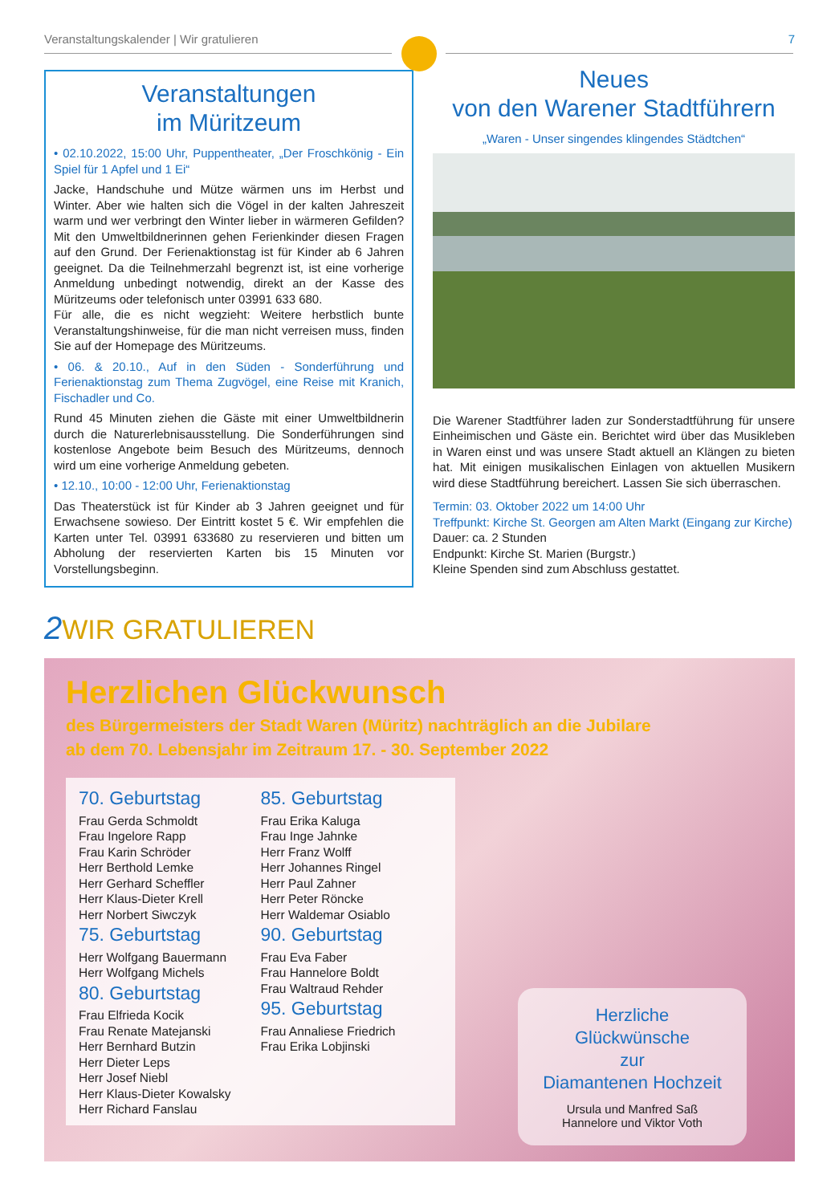Veranstaltungskalender | Wir gratulieren 7
Veranstaltungen
im Müritzeum
• 02.10.2022, 15:00 Uhr, Puppentheater, „Der Froschkönig - Ein Spiel für 1 Apfel und 1 Ei“
Jacke, Handschuhe und Mütze wärmen uns im Herbst und Winter. Aber wie halten sich die Vögel in der kalten Jahreszeit warm und wer verbringt den Winter lieber in wärmeren Gefilden? Mit den Umweltbildnerinnen gehen Ferienkinder diesen Fragen auf den Grund. Der Ferienaktionstag ist für Kinder ab 6 Jahren geeignet. Da die Teilnehmerzahl begrenzt ist, ist eine vorherige Anmeldung unbedingt notwendig, direkt an der Kasse des Müritzeums oder telefonisch unter 03991 633 680.
Für alle, die es nicht wegzieht: Weitere herbstlich bunte Veranstaltungshinweise, für die man nicht verreisen muss, finden Sie auf der Homepage des Müritzeums.
• 06. & 20.10., Auf in den Süden - Sonderführung und Ferienaktionstag zum Thema Zugvögel, eine Reise mit Kranich, Fischadler und Co.
Rund 45 Minuten ziehen die Gäste mit einer Umweltbildnerin durch die Naturerlebnisausstellung. Die Sonderführungen sind kostenlose Angebote beim Besuch des Müritzeums, dennoch wird um eine vorherige Anmeldung gebeten.
• 12.10., 10:00 - 12:00 Uhr, Ferienaktionstag
Das Theaterstück ist für Kinder ab 3 Jahren geeignet und für Erwachsene sowieso. Der Eintritt kostet 5 €. Wir empfehlen die Karten unter Tel. 03991 633680 zu reservieren und bitten um Abholung der reservierten Karten bis 15 Minuten vor Vorstellungsbeginn.
Neues
von den Warener Stadtführern
„Waren - Unser singendes klingendes Städtchen“
Die Warener Stadtführer laden zur Sonderstadtführung für unsere Einheimischen und Gäste ein. Berichtet wird über das Musikleben in Waren einst und was unsere Stadt aktuell an Klängen zu bieten hat. Mit einigen musikalischen Einlagen von aktuellen Musikern wird diese Stadtführung bereichert. Lassen Sie sich überraschen.
Termin: 03. Oktober 2022 um 14:00 Uhr
Treffpunkt: Kirche St. Georgen am Alten Markt (Eingang zur Kirche)
Dauer: ca. 2 Stunden
Endpunkt: Kirche St. Marien (Burgstr.)
Kleine Spenden sind zum Abschluss gestattet.
2 WIR GRATULIEREN
Herzlichen Glückwunsch
des Bürgermeisters der Stadt Waren (Müritz) nachträglich an die Jubilare
ab dem 70. Lebensjahr im Zeitraum 17. - 30. September 2022
70. Geburtstag
Frau Gerda Schmoldt
Frau Ingelore Rapp
Frau Karin Schröder
Herr Berthold Lemke
Herr Gerhard Scheffler
Herr Klaus-Dieter Krell
Herr Norbert Siwczyk
75. Geburtstag
Herr Wolfgang Bauermann
Herr Wolfgang Michels
80. Geburtstag
Frau Elfrieda Kocik
Frau Renate Matejanski
Herr Bernhard Butzin
Herr Dieter Leps
Herr Josef Niebl
Herr Klaus-Dieter Kowalsky
Herr Richard Fanslau
85. Geburtstag
Frau Erika Kaluga
Frau Inge Jahnke
Herr Franz Wolff
Herr Johannes Ringel
Herr Paul Zahner
Herr Peter Röncke
Herr Waldemar Osiablo
90. Geburtstag
Frau Eva Faber
Frau Hannelore Boldt
Frau Waltraud Rehder
95. Geburtstag
Frau Annaliese Friedrich
Frau Erika Lobjinski
Herzliche
Glückwünsche
zur
Diamantenen Hochzeit
Ursula und Manfred Saß
Hannelore und Viktor Voth